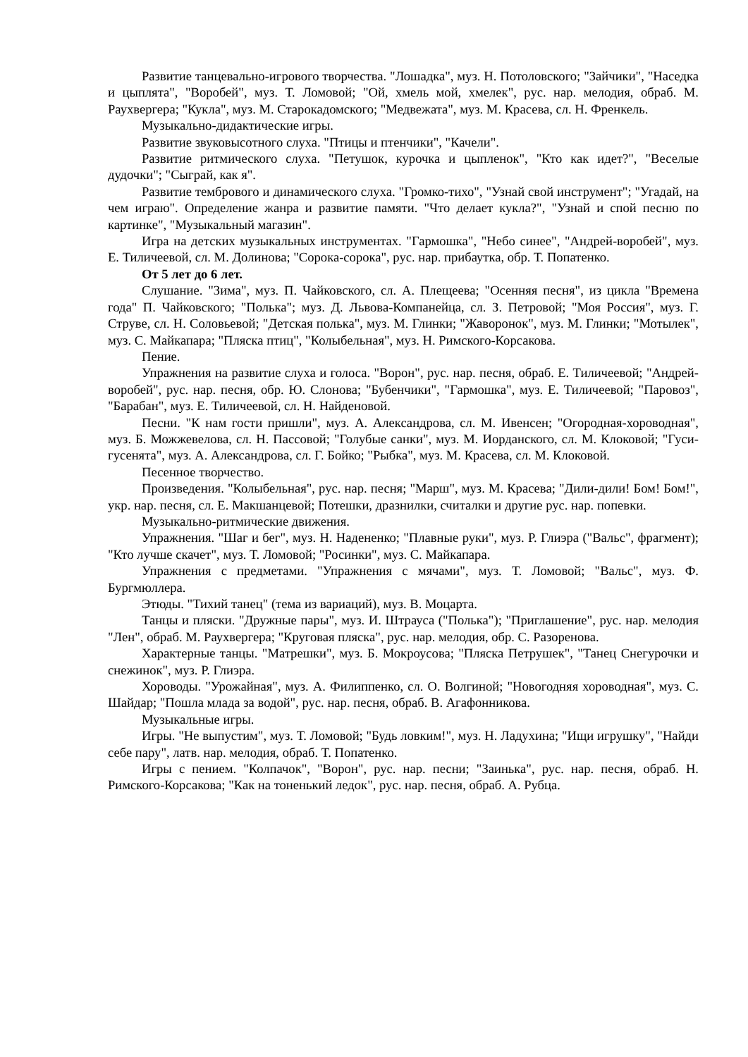Развитие танцевально-игрового творчества. "Лошадка", муз. Н. Потоловского; "Зайчики", "Наседка и цыплята", "Воробей", муз. Т. Ломовой; "Ой, хмель мой, хмелек", рус. нар. мелодия, обраб. М. Раухвергера; "Кукла", муз. М. Старокадомского; "Медвежата", муз. М. Красева, сл. Н. Френкель.
Музыкально-дидактические игры.
Развитие звуковысотного слуха. "Птицы и птенчики", "Качели".
Развитие ритмического слуха. "Петушок, курочка и цыпленок", "Кто как идет?", "Веселые дудочки"; "Сыграй, как я".
Развитие тембрового и динамического слуха. "Громко-тихо", "Узнай свой инструмент"; "Угадай, на чем играю". Определение жанра и развитие памяти. "Что делает кукла?", "Узнай и спой песню по картинке", "Музыкальный магазин".
Игра на детских музыкальных инструментах. "Гармошка", "Небо синее", "Андрей-воробей", муз. Е. Тиличеевой, сл. М. Долинова; "Сорока-сорока", рус. нар. прибаутка, обр. Т. Попатенко.
От 5 лет до 6 лет.
Слушание. "Зима", муз. П. Чайковского, сл. А. Плещеева; "Осенняя песня", из цикла "Времена года" П. Чайковского; "Полька"; муз. Д. Львова-Компанейца, сл. З. Петровой; "Моя Россия", муз. Г. Струве, сл. Н. Соловьевой; "Детская полька", муз. М. Глинки; "Жаворонок", муз. М. Глинки; "Мотылек", муз. С. Майкапара; "Пляска птиц", "Колыбельная", муз. Н. Римского-Корсакова.
Пение.
Упражнения на развитие слуха и голоса. "Ворон", рус. нар. песня, обраб. Е. Тиличеевой; "Андрей-воробей", рус. нар. песня, обр. Ю. Слонова; "Бубенчики", "Гармошка", муз. Е. Тиличеевой; "Паровоз", "Барабан", муз. Е. Тиличеевой, сл. Н. Найденовой.
Песни. "К нам гости пришли", муз. А. Александрова, сл. М. Ивенсен; "Огородная-хороводная", муз. Б. Можжевелова, сл. Н. Пассовой; "Голубые санки", муз. М. Иорданского, сл. М. Клоковой; "Гуси-гусенята", муз. А. Александрова, сл. Г. Бойко; "Рыбка", муз. М. Красева, сл. М. Клоковой.
Песенное творчество.
Произведения. "Колыбельная", рус. нар. песня; "Марш", муз. М. Красева; "Дили-дили! Бом! Бом!", укр. нар. песня, сл. Е. Макшанцевой; Потешки, дразнилки, считалки и другие рус. нар. попевки.
Музыкально-ритмические движения.
Упражнения. "Шаг и бег", муз. Н. Надененко; "Плавные руки", муз. Р. Глиэра ("Вальс", фрагмент); "Кто лучше скачет", муз. Т. Ломовой; "Росинки", муз. С. Майкапара.
Упражнения с предметами. "Упражнения с мячами", муз. Т. Ломовой; "Вальс", муз. Ф. Бургмюллера.
Этюды. "Тихий танец" (тема из вариаций), муз. В. Моцарта.
Танцы и пляски. "Дружные пары", муз. И. Штрауса ("Полька"); "Приглашение", рус. нар. мелодия "Лен", обраб. М. Раухвергера; "Круговая пляска", рус. нар. мелодия, обр. С. Разоренова.
Характерные танцы. "Матрешки", муз. Б. Мокроусова; "Пляска Петрушек", "Танец Снегурочки и снежинок", муз. Р. Глиэра.
Хороводы. "Урожайная", муз. А. Филиппенко, сл. О. Волгиной; "Новогодняя хороводная", муз. С. Шайдар; "Пошла млада за водой", рус. нар. песня, обраб. В. Агафонникова.
Музыкальные игры.
Игры. "Не выпустим", муз. Т. Ломовой; "Будь ловким!", муз. Н. Ладухина; "Ищи игрушку", "Найди себе пару", латв. нар. мелодия, обраб. Т. Попатенко.
Игры с пением. "Колпачок", "Ворон", рус. нар. песни; "Заинька", рус. нар. песня, обраб. Н. Римского-Корсакова; "Как на тоненький ледок", рус. нар. песня, обраб. А. Рубца.